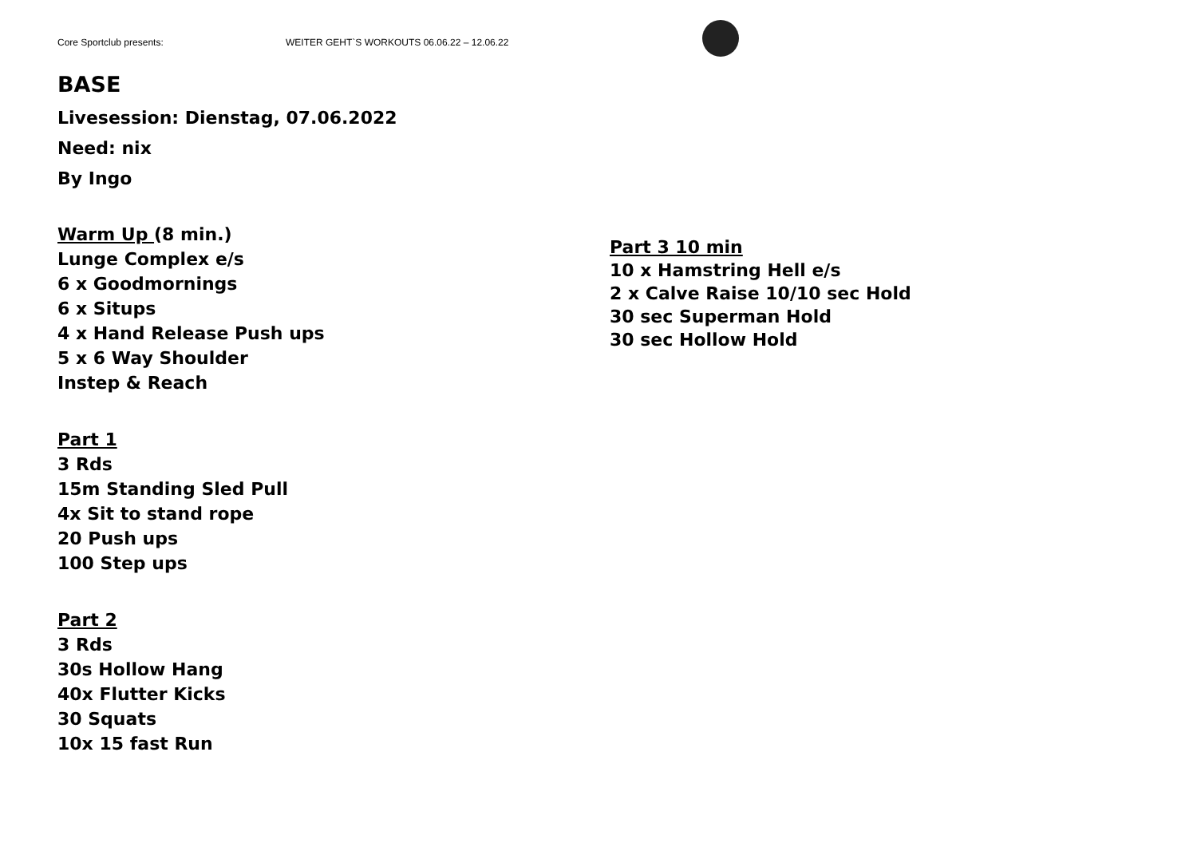Core Sportclub presents: WEITER GEHT`S WORKOUTS 06.06.22 – 12.06.22
BASE
Livesession: Dienstag, 07.06.2022
Need: nix
By Ingo
Warm Up (8 min.)
Lunge Complex e/s
6 x Goodmornings
6 x Situps
4 x Hand Release Push ups
5 x 6 Way Shoulder
Instep & Reach
Part 1
3 Rds
15m Standing Sled Pull
4x Sit to stand rope
20 Push ups
100 Step ups
Part 2
3 Rds
30s Hollow Hang
40x Flutter Kicks
30 Squats
10x 15 fast Run
Part 3 10 min
10 x Hamstring Hell e/s
2 x Calve Raise 10/10 sec Hold
30 sec Superman Hold
30 sec Hollow Hold